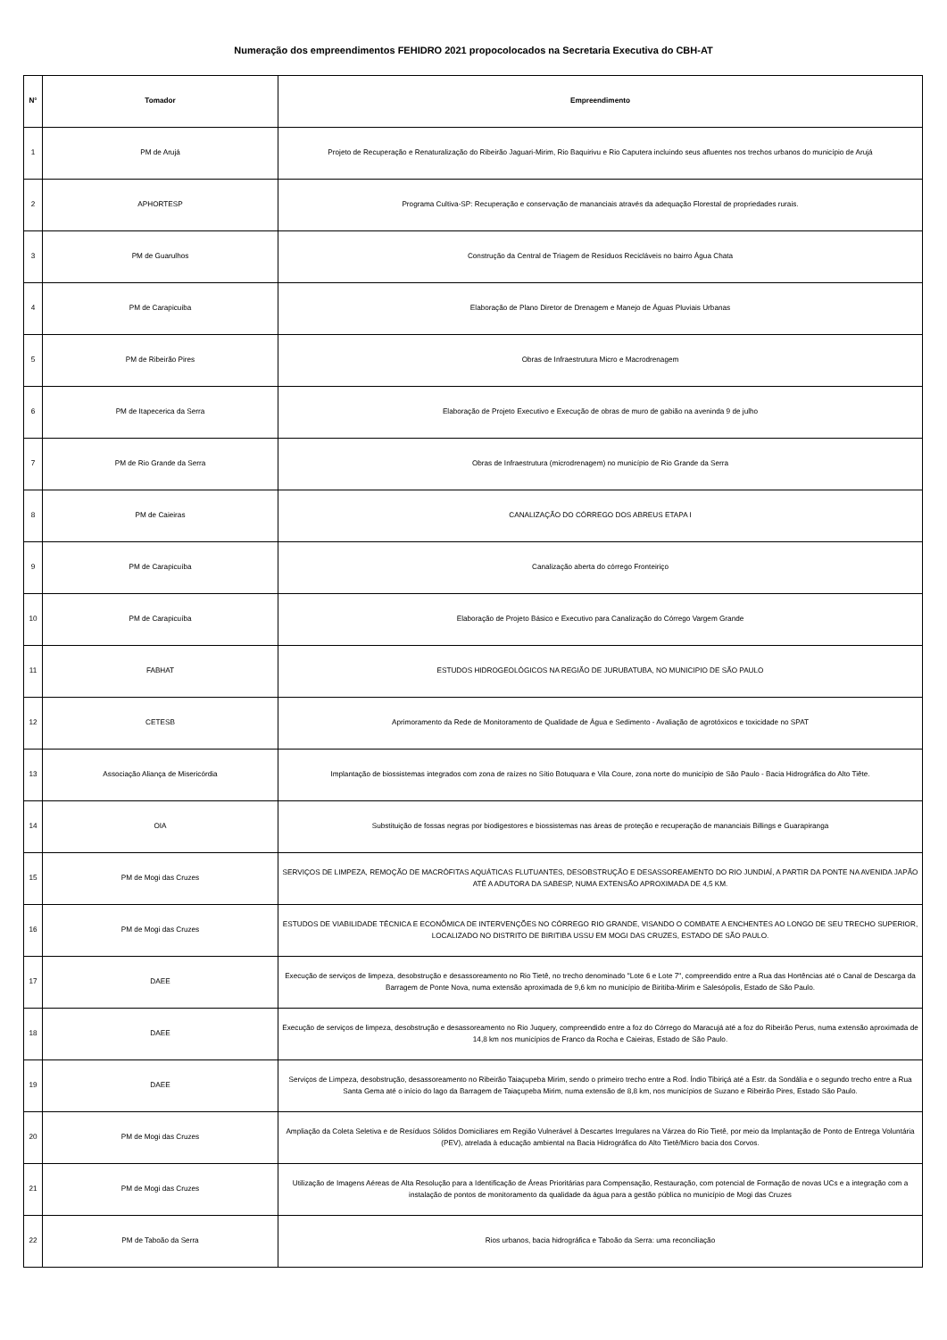Numeração dos empreendimentos FEHIDRO 2021 propocolocados na Secretaria Executiva do CBH-AT
| N° | Tomador | Empreendimento |
| --- | --- | --- |
| 1 | PM de Arujá | Projeto de Recuperação e Renaturalização do Ribeirão Jaguari-Mirim, Rio Baquirivu e Rio Caputera incluindo seus afluentes nos trechos urbanos do município de Arujá |
| 2 | APHORTESP | Programa Cultiva-SP: Recuperação e conservação de mananciais através da adequação Florestal de propriedades rurais. |
| 3 | PM de Guarulhos | Construção da Central de Triagem de Resíduos Recicláveis no bairro Água Chata |
| 4 | PM de Carapicuiba | Elaboração de Plano Diretor de Drenagem e Manejo de Águas Pluviais Urbanas |
| 5 | PM de Ribeirão Pires | Obras de Infraestrutura Micro e Macrodrenagem |
| 6 | PM de Itapecerica da Serra | Elaboração de Projeto Executivo e Execução de obras de muro de gabião na aveninda 9 de julho |
| 7 | PM de Rio Grande da Serra | Obras de Infraestrutura (microdrenagem) no município de Rio Grande da Serra |
| 8 | PM de Caieiras | CANALIZAÇÃO DO CÓRREGO DOS ABREUS ETAPA I |
| 9 | PM de Carapicuíba | Canalização aberta do córrego Fronteiriço |
| 10 | PM de Carapicuíba | Elaboração de Projeto Básico e Executivo para Canalização do Córrego Vargem Grande |
| 11 | FABHAT | ESTUDOS HIDROGEOLÓGICOS NA REGIÃO DE JURUBATUBA, NO MUNICIPIO DE SÃO PAULO |
| 12 | CETESB | Aprimoramento da Rede de Monitoramento de Qualidade de Água e Sedimento - Avaliação de agrotóxicos e toxicidade no SPAT |
| 13 | Associação Aliança de Misericórdia | Implantação de biossistemas integrados com zona de raízes no Sítio Botuquara e Vila Coure, zona norte do município de São Paulo - Bacia Hidrográfica do Alto Tiête. |
| 14 | OIA | Substituição de fossas negras por biodigestores e biossistemas nas áreas de proteção e recuperação de mananciais Billings e Guarapiranga |
| 15 | PM de Mogi das Cruzes | SERVIÇOS DE LIMPEZA, REMOÇÃO DE MACRÓFITAS AQUÁTICAS FLUTUANTES, DESOBSTRUÇÃO E DESASSOREAMENTO DO RIO JUNDIAÍ, A PARTIR DA PONTE NA AVENIDA JAPÃO ATÉ A ADUTORA DA SABESP, NUMA EXTENSÃO APROXIMADA DE 4,5 KM. |
| 16 | PM de Mogi das Cruzes | ESTUDOS DE VIABILIDADE TÉCNICA E ECONÔMICA DE INTERVENÇÕES NO CÓRREGO RIO GRANDE, VISANDO O COMBATE A ENCHENTES AO LONGO DE SEU TRECHO SUPERIOR, LOCALIZADO NO DISTRITO DE BIRITIBA USSU EM MOGI DAS CRUZES, ESTADO DE SÃO PAULO. |
| 17 | DAEE | Execução de serviços de limpeza, desobstrução e desassoreamento no Rio Tietê, no trecho denominado "Lote 6 e Lote 7", compreendido entre a Rua das Hortências até o Canal de Descarga da Barragem de Ponte Nova, numa extensão aproximada de 9,6 km no município de Biritiba-Mirim e Salesópolis, Estado de São Paulo. |
| 18 | DAEE | Execução de serviços de limpeza, desobstrução e desassoreamento no Rio Juquery, compreendido entre a foz do Córrego do Maracujá até a foz do Ribeirão Perus, numa extensão aproximada de 14,8 km nos municípios de Franco da Rocha e Caieiras, Estado de São Paulo. |
| 19 | DAEE | Serviços de Limpeza, desobstrução, desassoreamento no Ribeirão Taiaçupeba Mirim, sendo o primeiro trecho entre a Rod. Índio Tibiriçá até a Estr. da Sondália e o segundo trecho entre a Rua Santa Gema até o início do lago da Barragem de Taiaçupeba Mirim, numa extensão de 8,8 km, nos municípios de Suzano e Ribeirão Pires, Estado São Paulo. |
| 20 | PM de Mogi das Cruzes | Ampliação da Coleta Seletiva e de Resíduos Sólidos Domiciliares em Região Vulnerável à Descartes Irregulares na Várzea do Rio Tietê, por meio da Implantação de Ponto de Entrega Voluntária (PEV), atrelada à educação ambiental na Bacia Hidrográfica do Alto Tietê/Micro bacia dos Corvos. |
| 21 | PM de Mogi das Cruzes | Utilização de Imagens Aéreas de Alta Resolução para a Identificação de Áreas Prioritárias para Compensação, Restauração, com potencial de Formação de novas UCs e a integração com a instalação de pontos de monitoramento da qualidade da água para a gestão pública no município de Mogi das Cruzes |
| 22 | PM de Taboão da Serra | Rios urbanos, bacia hidrográfica e Taboão da Serra: uma reconciliação |